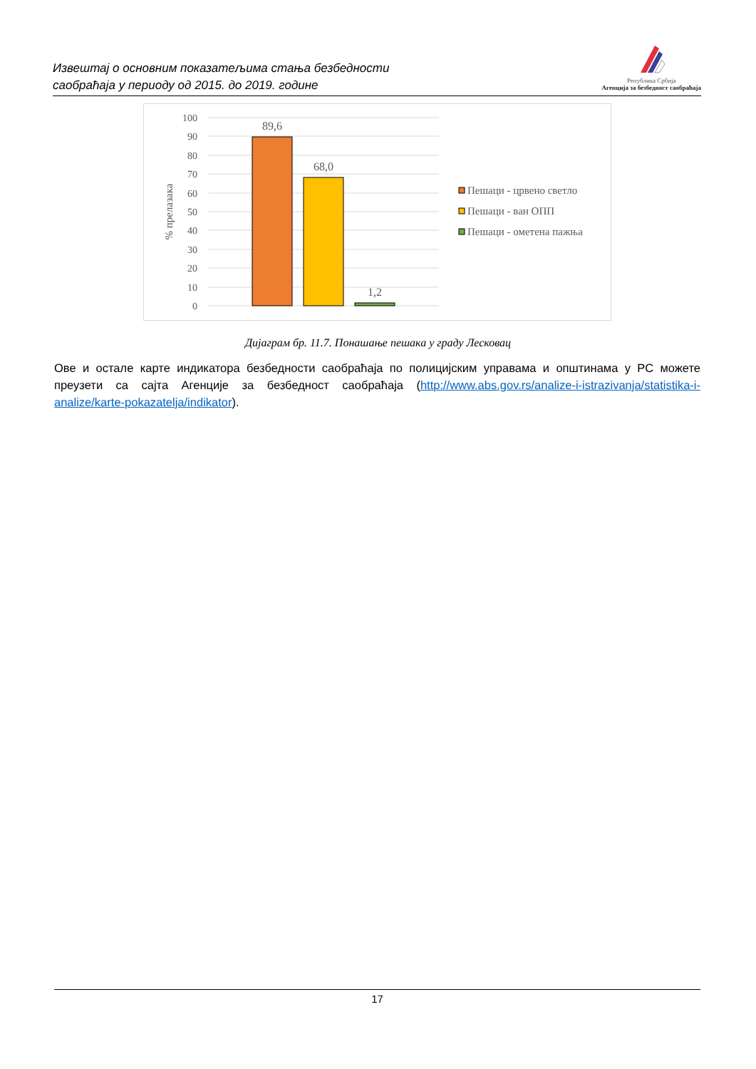Извештај о основним показатељима стања безбедности
саобраћаја у периоду од 2015. до 2019. године
Република Србија
Агенција за безбедност саобраћаја
100
90
80
70
60
50
40
30
20
10
0
% прелазака
89,6
68,0
1,2
Пешаци - црвено светло
Пешаци - ван ОПП
Пешаци - ометена пажња
Дијаграм бр. 11.7. Понашање пешака у граду Лесковац
Ове и остале карте индикатора безбедности саобраћаја по полицијским управама и општинама у РС можете преузети са сајта Агенције за безбедност саобраћаја (http://www.abs.gov.rs/analize-i-istrazivanja/statistika-i-analize/karte-pokazatelja/indikator).
17